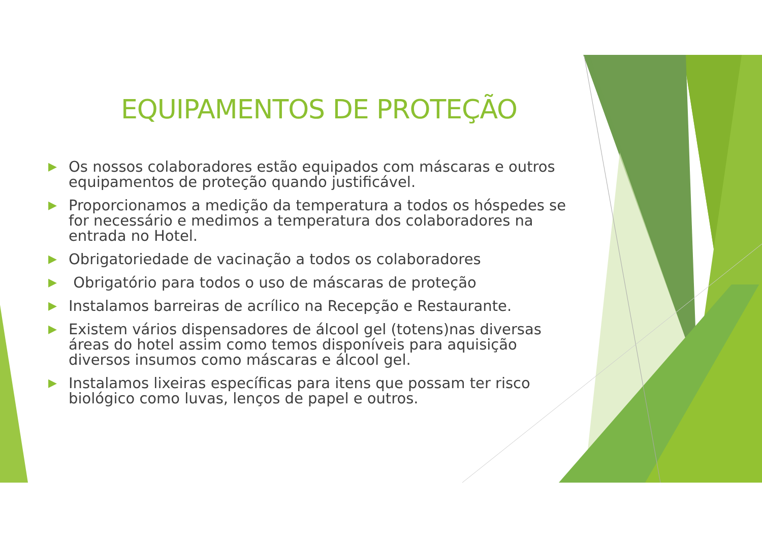EQUIPAMENTOS DE PROTEÇÃO
▶ Os nossos colaboradores estão equipados com máscaras e outros equipamentos de proteção quando justificável.
▶ Proporcionamos a medição da temperatura a todos os hóspedes se for necessário e medimos a temperatura dos colaboradores na entrada no Hotel.
▶ Obrigatoriedade de vacinação a todos os colaboradores
▶ Obrigatório para todos o uso de máscaras de proteção
▶ Instalamos barreiras de acrílico na Recepção e Restaurante.
▶ Existem vários dispensadores de álcool gel (totens)nas diversas áreas do hotel assim como temos disponíveis para aquisição diversos insumos como máscaras e álcool gel.
▶ Instalamos lixeiras específicas para itens que possam ter risco biológico como luvas, lenços de papel e outros.